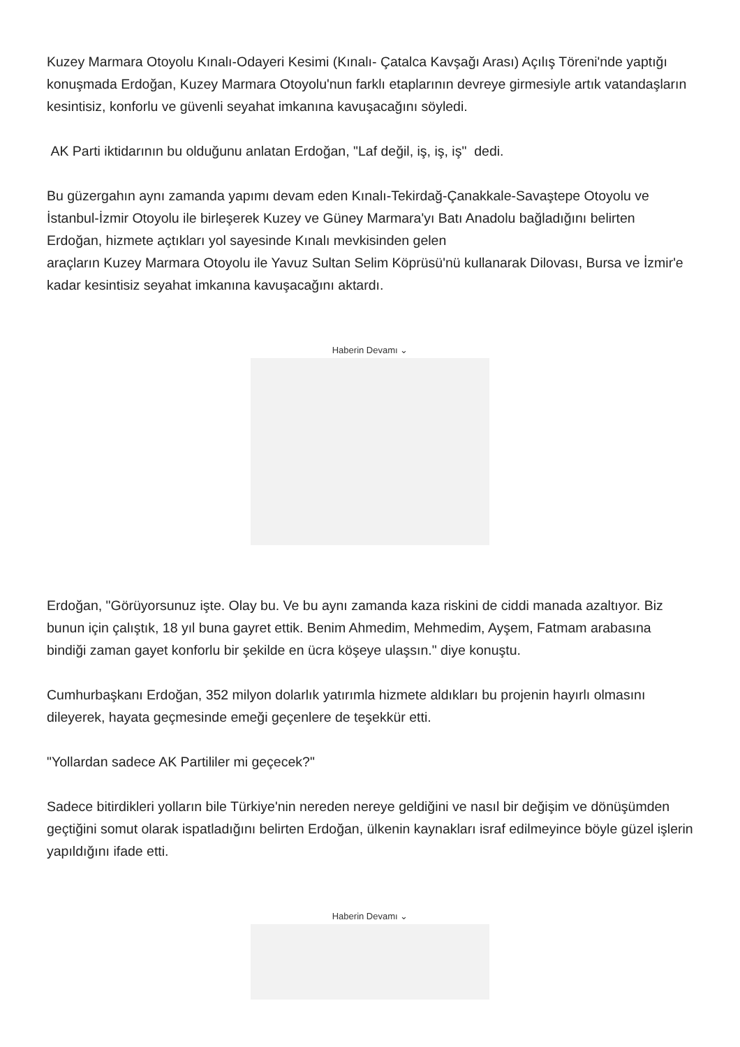Kuzey Marmara Otoyolu Kınalı-Odayeri Kesimi (Kınalı- Çatalca Kavşağı Arası) Açılış Töreni'nde yaptığı konuşmada Erdoğan, Kuzey Marmara Otoyolu'nun farklı etaplarının devreye girmesiyle artık vatandaşların kesintisiz, konforlu ve güvenli seyahat imkanına kavuşacağını söyledi.
AK Parti iktidarının bu olduğunu anlatan Erdoğan, "Laf değil, iş, iş, iş" dedi.
Bu güzergahın aynı zamanda yapımı devam eden Kınalı-Tekirdağ-Çanakkale-Savaştepe Otoyolu ve İstanbul-İzmir Otoyolu ile birleşerek Kuzey ve Güney Marmara'yı Batı Anadolu bağladığını belirten Erdoğan, hizmete açtıkları yol sayesinde Kınalı mevkisinden gelen
araçların Kuzey Marmara Otoyolu ile Yavuz Sultan Selim Köprüsü'nü kullanarak Dilovası, Bursa ve İzmir'e kadar kesintisiz seyahat imkanına kavuşacağını aktardı.
Haberin Devamı ⌄
Erdoğan, "Görüyorsunuz işte. Olay bu. Ve bu aynı zamanda kaza riskini de ciddi manada azaltıyor. Biz bunun için çalıştık, 18 yıl buna gayret ettik. Benim Ahmedim, Mehmedim, Ayşem, Fatmam arabasına bindiği zaman gayet konforlu bir şekilde en ücra köşeye ulaşsın." diye konuştu.
Cumhurbaşkanı Erdoğan, 352 milyon dolarlık yatırımla hizmete aldıkları bu projenin hayırlı olmasını dileyerek, hayata geçmesinde emeği geçenlere de teşekkür etti.
"Yollardan sadece AK Partililer mi geçecek?"
Sadece bitirdikleri yolların bile Türkiye'nin nereden nereye geldiğini ve nasıl bir değişim ve dönüşümden geçtiğini somut olarak ispatladığını belirten Erdoğan, ülkenin kaynakları israf edilmeyince böyle güzel işlerin yapıldığını ifade etti.
Haberin Devamı ⌄